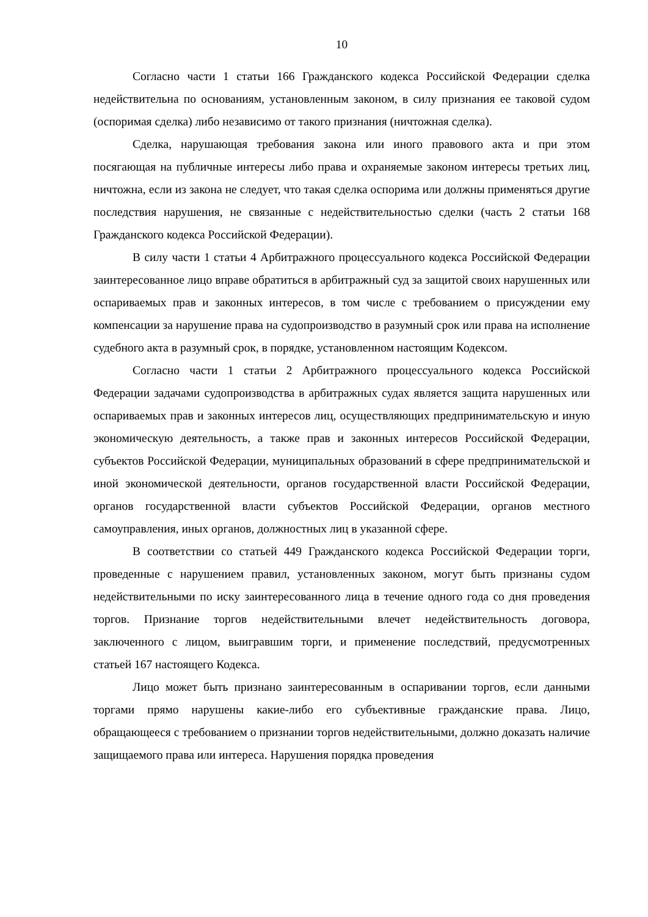10
Согласно части 1 статьи 166 Гражданского кодекса Российской Федерации сделка недействительна по основаниям, установленным законом, в силу признания ее таковой судом (оспоримая сделка) либо независимо от такого признания (ничтожная сделка).
Сделка, нарушающая требования закона или иного правового акта и при этом посягающая на публичные интересы либо права и охраняемые законом интересы третьих лиц, ничтожна, если из закона не следует, что такая сделка оспорима или должны применяться другие последствия нарушения, не связанные с недействительностью сделки (часть 2 статьи 168 Гражданского кодекса Российской Федерации).
В силу части 1 статьи 4 Арбитражного процессуального кодекса Российской Федерации заинтересованное лицо вправе обратиться в арбитражный суд за защитой своих нарушенных или оспариваемых прав и законных интересов, в том числе с требованием о присуждении ему компенсации за нарушение права на судопроизводство в разумный срок или права на исполнение судебного акта в разумный срок, в порядке, установленном настоящим Кодексом.
Согласно части 1 статьи 2 Арбитражного процессуального кодекса Российской Федерации задачами судопроизводства в арбитражных судах является защита нарушенных или оспариваемых прав и законных интересов лиц, осуществляющих предпринимательскую и иную экономическую деятельность, а также прав и законных интересов Российской Федерации, субъектов Российской Федерации, муниципальных образований в сфере предпринимательской и иной экономической деятельности, органов государственной власти Российской Федерации, органов государственной власти субъектов Российской Федерации, органов местного самоуправления, иных органов, должностных лиц в указанной сфере.
В соответствии со статьей 449 Гражданского кодекса Российской Федерации торги, проведенные с нарушением правил, установленных законом, могут быть признаны судом недействительными по иску заинтересованного лица в течение одного года со дня проведения торгов. Признание торгов недействительными влечет недействительность договора, заключенного с лицом, выигравшим торги, и применение последствий, предусмотренных статьей 167 настоящего Кодекса.
Лицо может быть признано заинтересованным в оспаривании торгов, если данными торгами прямо нарушены какие-либо его субъективные гражданские права. Лицо, обращающееся с требованием о признании торгов недействительными, должно доказать наличие защищаемого права или интереса. Нарушения порядка проведения